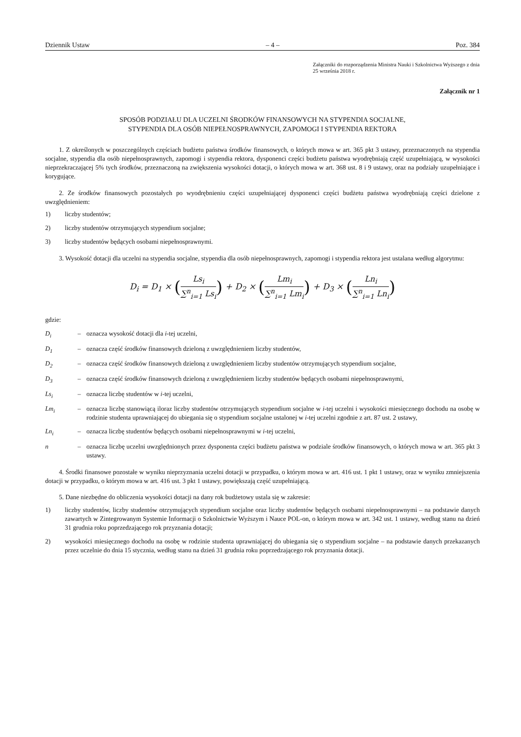Dziennik Ustaw – 4 – Poz. 384
Załączniki do rozporządzenia Ministra Nauki i Szkolnictwa Wyższego z dnia 25 września 2018 r.
Załącznik nr 1
SPOSÓB PODZIAŁU DLA UCZELNI ŚRODKÓW FINANSOWYCH NA STYPENDIA SOCJALNE,
STYPENDIA DLA OSÓB NIEPEŁNOSPRAWNYCH, ZAPOMOGI I STYPENDIA REKTORA
1. Z określonych w poszczególnych częściach budżetu państwa środków finansowych, o których mowa w art. 365 pkt 3 ustawy, przeznaczonych na stypendia socjalne, stypendia dla osób niepełnosprawnych, zapomogi i stypendia rektora, dysponenci części budżetu państwa wyodrębniają część uzupełniającą, w wysokości nieprzekraczającej 5% tych środków, przeznaczoną na zwiększenia wysokości dotacji, o których mowa w art. 368 ust. 8 i 9 ustawy, oraz na podziały uzupełniające i korygujące.
2. Ze środków finansowych pozostałych po wyodrębnieniu części uzupełniającej dysponenci części budżetu państwa wyodrębniają części dzielone z uwzględnieniem:
1) liczby studentów;
2) liczby studentów otrzymujących stypendium socjalne;
3) liczby studentów będących osobami niepełnosprawnymi.
3. Wysokość dotacji dla uczelni na stypendia socjalne, stypendia dla osób niepełnosprawnych, zapomogi i stypendia rektora jest ustalana według algorytmu:
D<sub>i</sub> = D<sub>1</sub> × (Ls<sub>i</sub> ∑<sup>n</sup><sub>i=1</sub> Ls<sub>i</sub>) + D<sub>2</sub> × (Lm<sub>i</sub> ∑<sup>n</sup><sub>i=1</sub> Lm<sub>i</sub>) + D<sub>3</sub> × (Ln<sub>i</sub> ∑<sup>n</sup><sub>i=1</sub> Ln<sub>i</sub>)
gdzie:
D<sub>i</sub> – oznacza wysokość dotacji dla i-tej uczelni,
D<sub>1</sub> – oznacza część środków finansowych dzieloną z uwzględnieniem liczby studentów,
D<sub>2</sub> – oznacza część środków finansowych dzieloną z uwzględnieniem liczby studentów otrzymujących stypendium socjalne,
D<sub>3</sub> – oznacza część środków finansowych dzieloną z uwzględnieniem liczby studentów będących osobami niepełnosprawnymi,
Ls<sub>i</sub> – oznacza liczbę studentów w i-tej uczelni,
Lm<sub>i</sub> – oznacza liczbę stanowiącą iloraz liczby studentów otrzymujących stypendium socjalne w i-tej uczelni i wysokości miesięcznego dochodu na osobę w rodzinie studenta uprawniającej do ubiegania się o stypendium socjalne ustalonej w i-tej uczelni zgodnie z art. 87 ust. 2 ustawy,
Ln<sub>i</sub> – oznacza liczbę studentów będących osobami niepełnosprawnymi w i-tej uczelni,
n – oznacza liczbę uczelni uwzględnionych przez dysponenta części budżetu państwa w podziale środków finansowych, o których mowa w art. 365 pkt 3 ustawy.
4. Środki finansowe pozostałe w wyniku nieprzyznania uczelni dotacji w przypadku, o którym mowa w art. 416 ust. 1 pkt 1 ustawy, oraz w wyniku zmniejszenia dotacji w przypadku, o którym mowa w art. 416 ust. 3 pkt 1 ustawy, powiększają część uzupełniającą.
5. Dane niezbędne do obliczenia wysokości dotacji na dany rok budżetowy ustala się w zakresie:
1) liczby studentów, liczby studentów otrzymujących stypendium socjalne oraz liczby studentów będących osobami niepełnosprawnymi – na podstawie danych zawartych w Zintegrowanym Systemie Informacji o Szkolnictwie Wyższym i Nauce POL-on, o którym mowa w art. 342 ust. 1 ustawy, według stanu na dzień 31 grudnia roku poprzedzającego rok przyznania dotacji;
2) wysokości miesięcznego dochodu na osobę w rodzinie studenta uprawniającej do ubiegania się o stypendium socjalne – na podstawie danych przekazanych przez uczelnie do dnia 15 stycznia, według stanu na dzień 31 grudnia roku poprzedzającego rok przyznania dotacji.